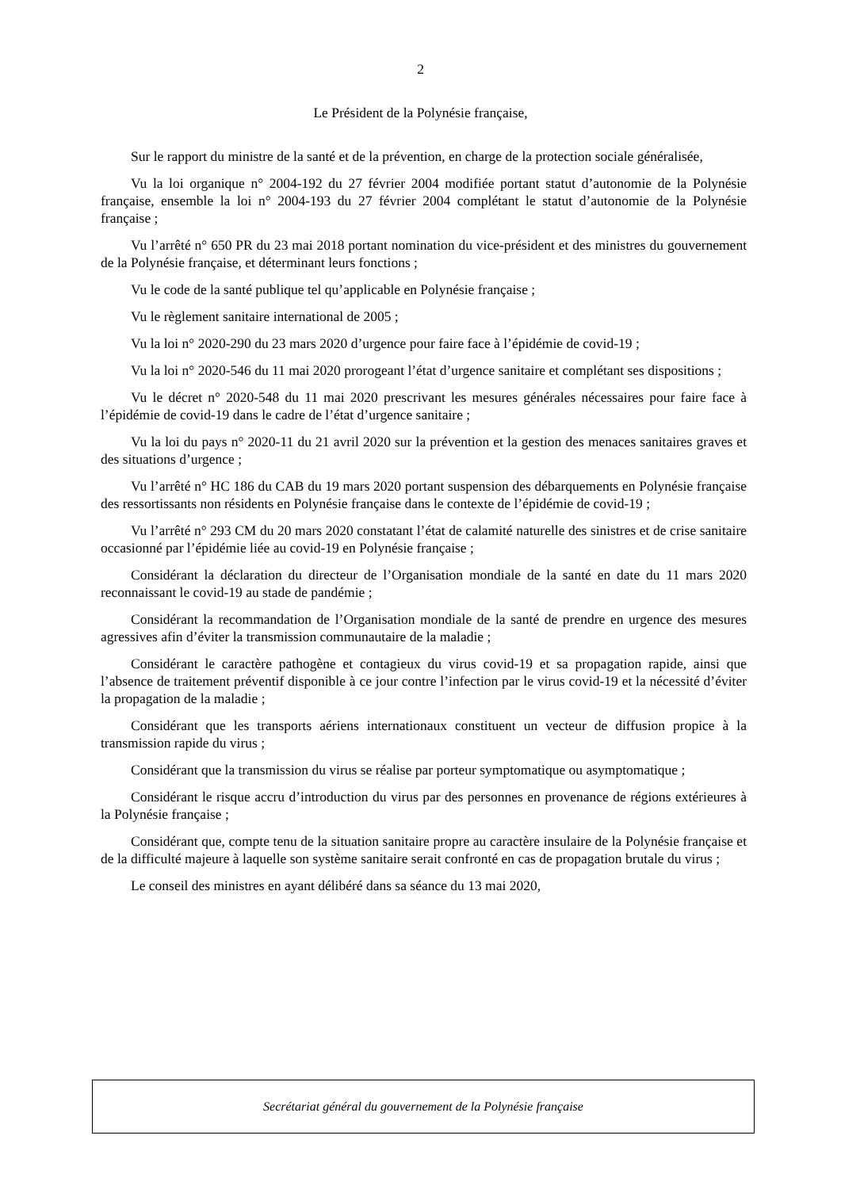2
Le Président de la Polynésie française,
Sur le rapport du ministre de la santé et de la prévention, en charge de la protection sociale généralisée,
Vu la loi organique n° 2004-192 du 27 février 2004 modifiée portant statut d’autonomie de la Polynésie française, ensemble la loi n° 2004-193 du 27 février 2004 complétant le statut d’autonomie de la Polynésie française ;
Vu l’arrêté n° 650 PR du 23 mai 2018 portant nomination du vice-président et des ministres du gouvernement de la Polynésie française, et déterminant leurs fonctions ;
Vu le code de la santé publique tel qu’applicable en Polynésie française ;
Vu le règlement sanitaire international de 2005 ;
Vu la loi n° 2020-290 du 23 mars 2020 d’urgence pour faire face à l’épidémie de covid-19 ;
Vu la loi n° 2020-546 du 11 mai 2020 prorogeant l’état d’urgence sanitaire et complétant ses dispositions ;
Vu le décret n° 2020-548 du 11 mai 2020 prescrivant les mesures générales nécessaires pour faire face à l’épidémie de covid-19 dans le cadre de l’état d’urgence sanitaire ;
Vu la loi du pays n° 2020-11 du 21 avril 2020 sur la prévention et la gestion des menaces sanitaires graves et des situations d’urgence ;
Vu l’arrêté n° HC 186 du CAB du 19 mars 2020 portant suspension des débarquements en Polynésie française des ressortissants non résidents en Polynésie française dans le contexte de l’épidémie de covid-19 ;
Vu l’arrêté n° 293 CM du 20 mars 2020 constatant l’état de calamité naturelle des sinistres et de crise sanitaire occasionné par l’épidémie liée au covid-19 en Polynésie française ;
Considérant la déclaration du directeur de l’Organisation mondiale de la santé en date du 11 mars 2020 reconnaissant le covid-19 au stade de pandémie ;
Considérant la recommandation de l’Organisation mondiale de la santé de prendre en urgence des mesures agressives afin d’éviter la transmission communautaire de la maladie ;
Considérant le caractère pathogène et contagieux du virus covid-19 et sa propagation rapide, ainsi que l’absence de traitement préventif disponible à ce jour contre l’infection par le virus covid-19 et la nécessité d’éviter la propagation de la maladie ;
Considérant que les transports aériens internationaux constituent un vecteur de diffusion propice à la transmission rapide du virus ;
Considérant que la transmission du virus se réalise par porteur symptomatique ou asymptomatique ;
Considérant le risque accru d’introduction du virus par des personnes en provenance de régions extérieures à la Polynésie française ;
Considérant que, compte tenu de la situation sanitaire propre au caractère insulaire de la Polynésie française et de la difficulté majeure à laquelle son système sanitaire serait confronté en cas de propagation brutale du virus ;
Le conseil des ministres en ayant délibéré dans sa séance du 13 mai 2020,
Secrétariat général du gouvernement de la Polynésie française